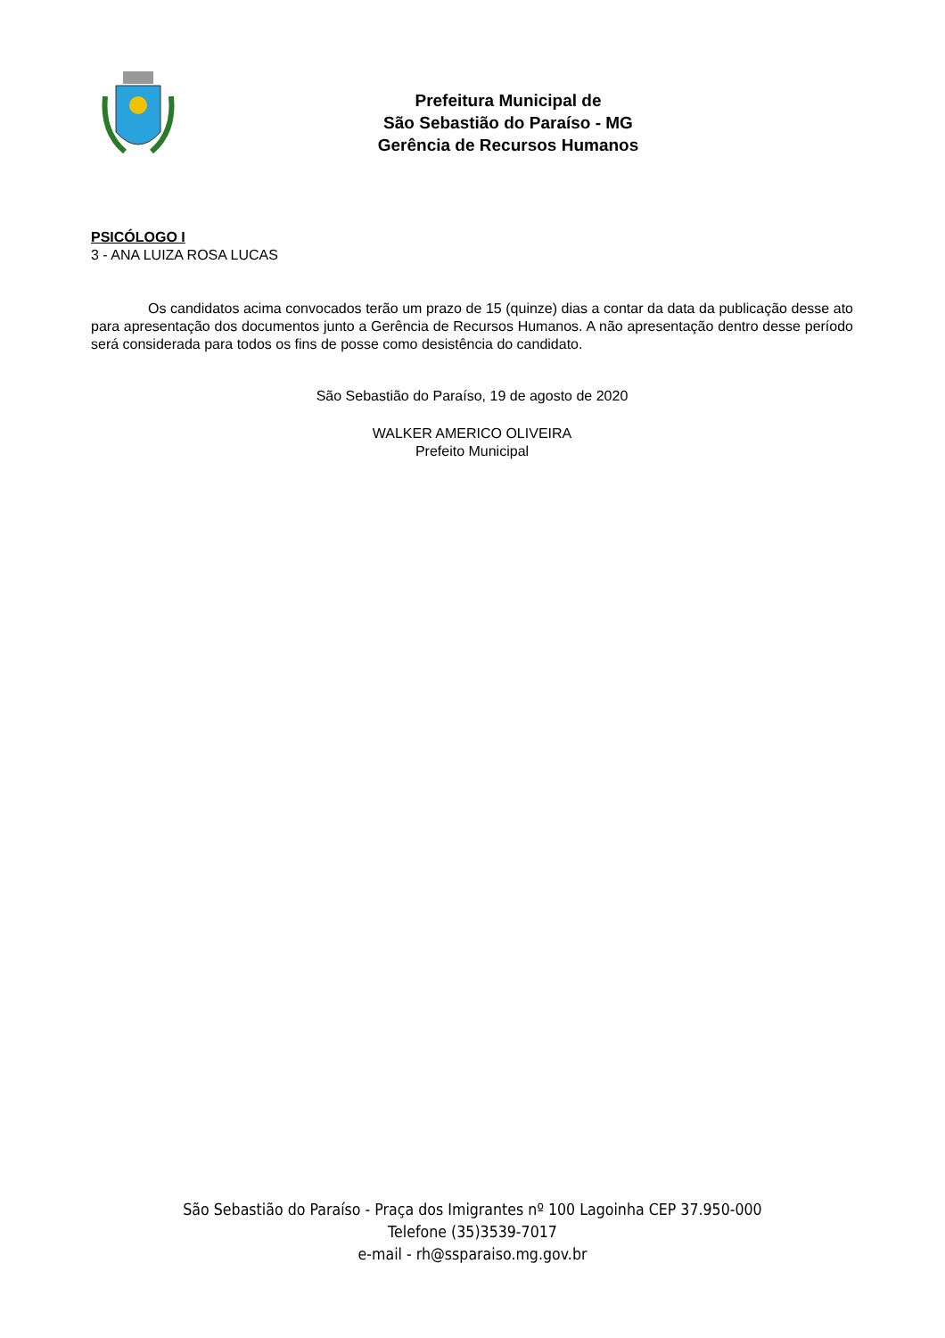Prefeitura Municipal de
São Sebastião do Paraíso - MG
Gerência de Recursos Humanos
PSICÓLOGO I
3 - ANA LUIZA ROSA LUCAS
Os candidatos acima convocados terão um prazo de 15 (quinze) dias a contar da data da publicação desse ato para apresentação dos documentos junto a Gerência de Recursos Humanos. A não apresentação dentro desse período será considerada para todos os fins de posse como desistência do candidato.
São Sebastião do Paraíso, 19 de agosto de 2020
WALKER AMERICO OLIVEIRA
Prefeito Municipal
São Sebastião do Paraíso - Praça dos Imigrantes nº 100 Lagoinha CEP 37.950-000
Telefone (35)3539-7017
e-mail - rh@ssparaiso.mg.gov.br